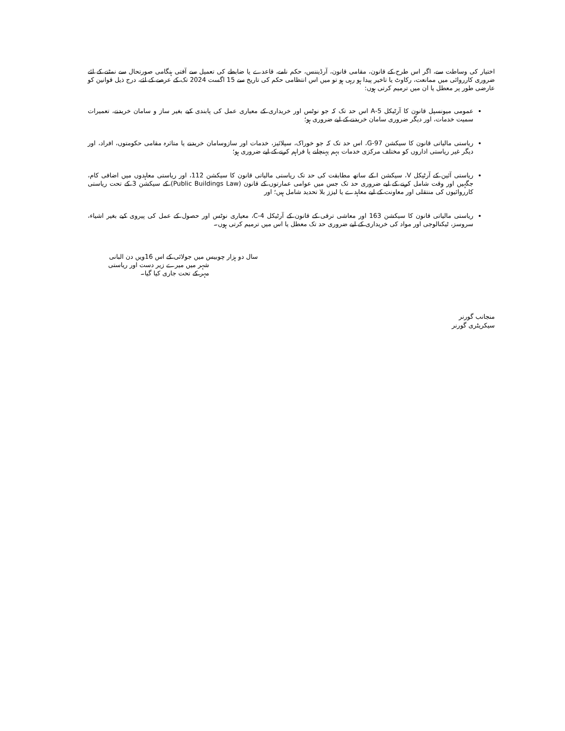اختیار کی وساطت سے، اگر اس طرح کے قانون، مقامی قانون، آرڈیننس، حکم نامے، قاعدے یا ضابطے کی تعمیل سے آفتی ہنگامی صورتحال سے نمٹنے کے لئے ضروری کارروائی میں ممانعت، رکاوٹ یا تاخیر پیدا ہو رہی ہو تو میں اس انتظامی حکم کی تاریخ سے 15 اگست 2024 تک کے عرصے کے لئے، درج ذیل قوانین کو عارضی طور پر معطل یا ان میں ترمیم کرتی ہوں:
عمومی میونسپل قانون کا آرٹیکل 5-A اس حد تک کہ جو نوٹس اور خریداری کے معیاری عمل کی پابندی کیے بغیر ساز و سامان خریدنے، تعمیرات سمیت خدمات، اور دیگر ضروری سامان خریدنے کے لیے ضروری ہو؛
ریاستی مالیاتی قانون کا سیکشن 97-G، اس حد تک کہ جو خوراک، سپلائیز، خدمات اور سازوسامان خریدنے یا متاثرہ مقامی حکومتوں، افراد، اور دیگر غیر ریاستی اداروں کو مختلف مرکزی خدمات بہم پہنچانے یا فراہم کرنے کے لیے ضروری ہو؛
ریاستی آئین کے آرٹیکل V، سیکشن I کے ساتھ مطابقت کی حد تک ریاستی مالیاتی قانون کا سیکشن 112، اور ریاستی معاہدوں میں اضافی کام، جگہیں اور وقت شامل کرنے کے لیے ضروری حد تک جس میں عوامی عمارتوں کے قانون (Public Buildings Law) کے سیکشن 3 کے تحت ریاستی کارروائیوں کی منتقلی اور معاونت کے لیے معاہدے یا لیزز بلا تحدید شامل ہیں؛ اور
ریاستی مالیاتی قانون کا سیکشن 163 اور معاشی ترقی کے قانون کے آرٹیکل 4-C، معیاری نوٹس اور حصول کے عمل کی پیروی کیے بغیر اشیاء، سروسز، ٹیکنالوجی اور مواد کی خریداری کے لیے ضروری حد تک معطل یا اس میں ترمیم کرتی ہوں۔
سال دو ہزار چوبیس میں جولائی کے اس 16ویں دن البانی
شہر میں میرے زیر دست اور ریاستی
مہر کے تحت جاری کیا گیا۔
منجانب گورنر
سیکریٹری گورنر